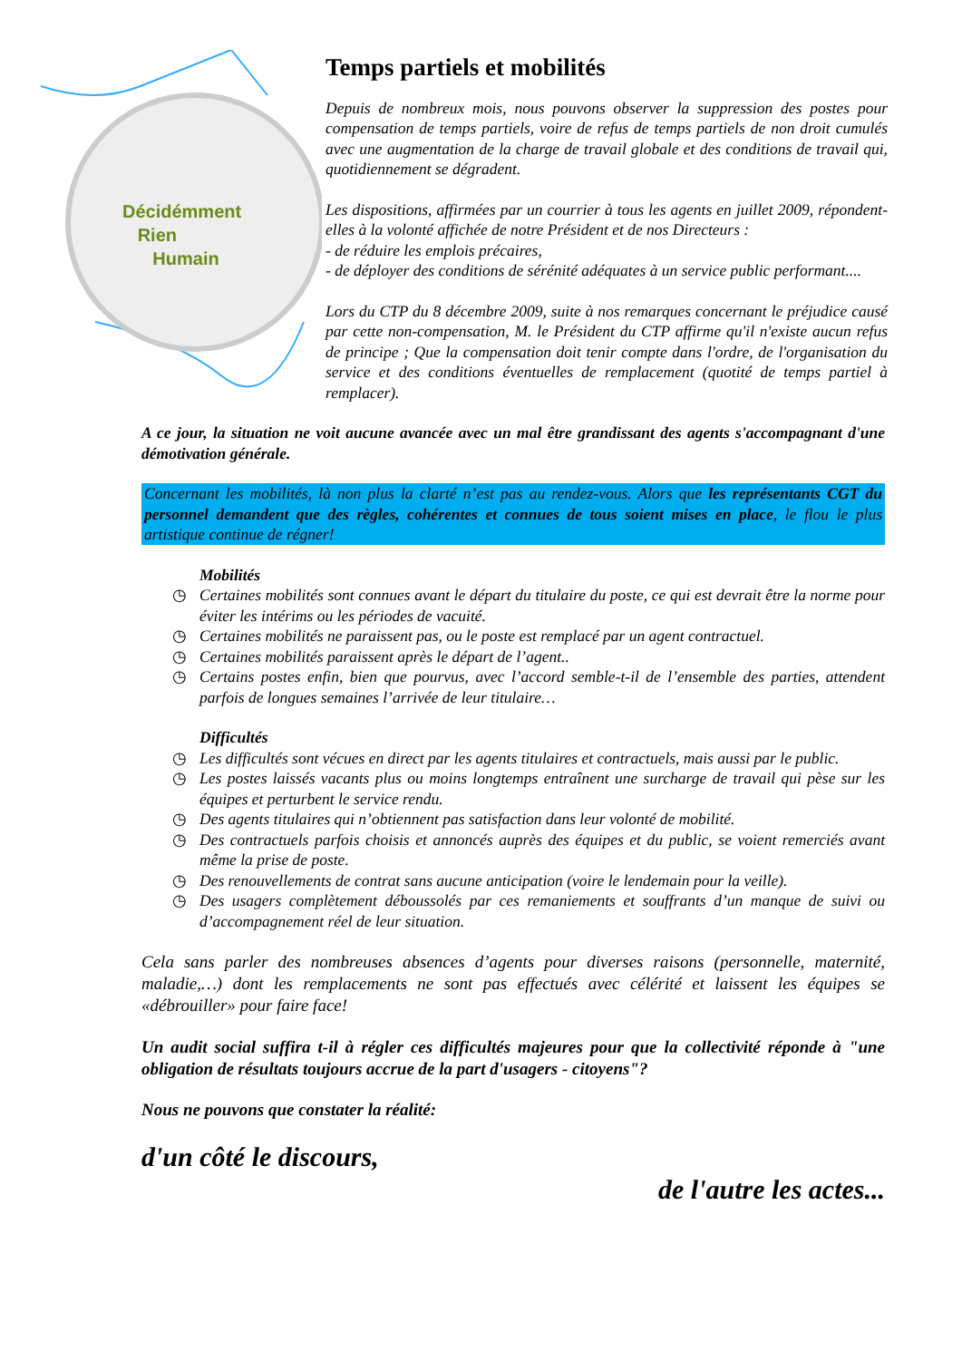Décidémment
Rien
Humain
Temps partiels et mobilités
Depuis de nombreux mois, nous pouvons observer la suppression des postes pour compensation de temps partiels, voire de refus de temps partiels de non droit cumulés avec une augmentation de la charge de travail globale et des conditions de travail qui, quotidiennement se dégradent.
Les dispositions, affirmées par un courrier à tous les agents en juillet 2009, répondent-elles à la volonté affichée de notre Président et de nos Directeurs :
- de réduire les emplois précaires,
- de déployer des conditions de sérénité adéquates à un service public performant....
Lors du CTP du 8 décembre 2009, suite à nos remarques concernant le préjudice causé par cette non-compensation, M. le Président du CTP affirme qu'il n'existe aucun refus de principe ; Que la compensation doit tenir compte dans l'ordre, de l'organisation du service et des conditions éventuelles de remplacement (quotité de temps partiel à remplacer).
A ce jour, la situation ne voit aucune avancée avec un mal être grandissant des agents s'accompagnant d'une démotivation générale.
Concernant les mobilités, là non plus la clarté n’est pas au rendez-vous. Alors que les représentants CGT du personnel demandent que des règles, cohérentes et connues de tous soient mises en place, le flou le plus artistique continue de régner!
Mobilités
◷ Certaines mobilités sont connues avant le départ du titulaire du poste, ce qui est devrait être la norme pour éviter les intérims ou les périodes de vacuité.
◷ Certaines mobilités ne paraissent pas, ou le poste est remplacé par un agent contractuel.
◷ Certaines mobilités paraissent après le départ de l’agent..
◷ Certains postes enfin, bien que pourvus, avec l’accord semble-t-il de l’ensemble des parties, attendent parfois de longues semaines l’arrivée de leur titulaire…
Difficultés
◷ Les difficultés sont vécues en direct par les agents titulaires et contractuels, mais aussi par le public.
◷ Les postes laissés vacants plus ou moins longtemps entraînent une surcharge de travail qui pèse sur les équipes et perturbent le service rendu.
◷ Des agents titulaires qui n’obtiennent pas satisfaction dans leur volonté de mobilité.
◷ Des contractuels parfois choisis et annoncés auprès des équipes et du public, se voient remerciés avant même la prise de poste.
◷ Des renouvellements de contrat sans aucune anticipation (voire le lendemain pour la veille).
◷ Des usagers complètement déboussolés par ces remaniements et souffrants d’un manque de suivi ou d’accompagnement réel de leur situation.
Cela sans parler des nombreuses absences d’agents pour diverses raisons (personnelle, maternité, maladie,…) dont les remplacements ne sont pas effectués avec célérité et laissent les équipes se «débrouiller» pour faire face!
Un audit social suffira t-il à régler ces difficultés majeures pour que la collectivité réponde à "une obligation de résultats toujours accrue de la part d'usagers - citoyens"?
Nous ne pouvons que constater la réalité:
d'un côté le discours,
de l'autre les actes...